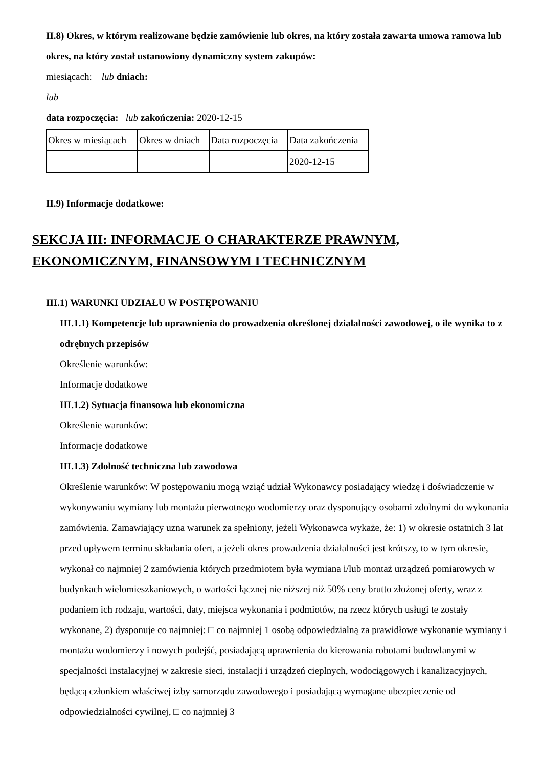II.8) Okres, w którym realizowane będzie zamówienie lub okres, na który została zawarta umowa ramowa lub okres, na który został ustanowiony dynamiczny system zakupów:
miesiącach: lub dniach:
lub
data rozpoczęcia: lub zakończenia: 2020-12-15
| Okres w miesiącach | Okres w dniach | Data rozpoczęcia | Data zakończenia |
| | | | 2020-12-15 |
II.9) Informacje dodatkowe:
SEKCJA III: INFORMACJE O CHARAKTERZE PRAWNYM, EKONOMICZNYM, FINANSOWYM I TECHNICZNYM
III.1) WARUNKI UDZIAŁU W POSTĘPOWANIU
III.1.1) Kompetencje lub uprawnienia do prowadzenia określonej działalności zawodowej, o ile wynika to z odrębnych przepisów
Określenie warunków:
Informacje dodatkowe
III.1.2) Sytuacja finansowa lub ekonomiczna
Określenie warunków:
Informacje dodatkowe
III.1.3) Zdolność techniczna lub zawodowa
Określenie warunków: W postępowaniu mogą wziąć udział Wykonawcy posiadający wiedzę i doświadczenie w wykonywaniu wymiany lub montażu pierwotnego wodomierzy oraz dysponujący osobami zdolnymi do wykonania zamówienia. Zamawiający uzna warunek za spełniony, jeżeli Wykonawca wykaże, że: 1) w okresie ostatnich 3 lat przed upływem terminu składania ofert, a jeżeli okres prowadzenia działalności jest krótszy, to w tym okresie, wykonał co najmniej 2 zamówienia których przedmiotem była wymiana i/lub montaż urządzeń pomiarowych w budynkach wielomieszkaniowych, o wartości łącznej nie niższej niż 50% ceny brutto złożonej oferty, wraz z podaniem ich rodzaju, wartości, daty, miejsca wykonania i podmiotów, na rzecz których usługi te zostały wykonane, 2) dysponuje co najmniej: □ co najmniej 1 osobą odpowiedzialną za prawidłowe wykonanie wymiany i montażu wodomierzy i nowych podejść, posiadającą uprawnienia do kierowania robotami budowlanymi w specjalności instalacyjnej w zakresie sieci, instalacji i urządzeń cieplnych, wodociągowych i kanalizacyjnych, będącą członkiem właściwej izby samorządu zawodowego i posiadającą wymagane ubezpieczenie od odpowiedzialności cywilnej, □ co najmniej 3